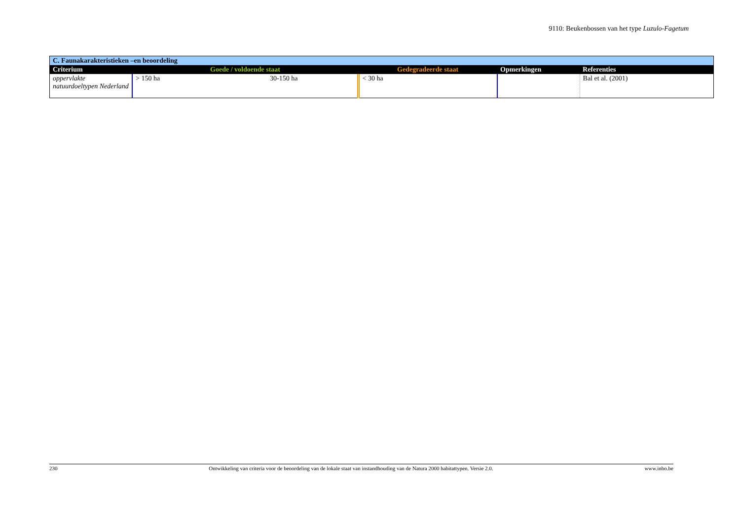9110: Beukenbossen van het type Luzulo-Fagetum
| C. Faunakarakteristieken –en beoordeling | | | | | |
| Criterium | Goede / voldoende staat | | Gedegradeerde staat | Opmerkingen | Referenties |
| oppervlakte natuurdoeltypen Nederland | > 150 ha | 30-150 ha | < 30 ha | | Bal et al. (2001) |
230 Ontwikkeling van criteria voor de beoordeling van de lokale staat van instandhouding van de Natura 2000 habitattypen. Versie 2.0. www.inbo.be